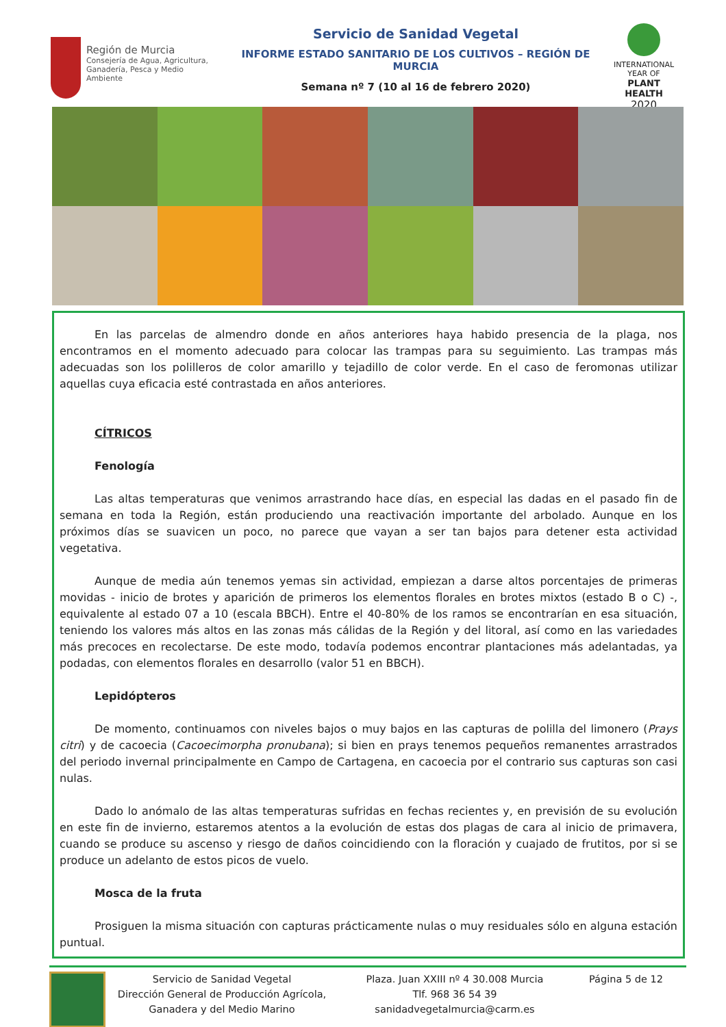Región de Murcia
Consejería de Agua, Agricultura,
Ganadería, Pesca y Medio Ambiente
Servicio de Sanidad Vegetal
INFORME ESTADO SANITARIO DE LOS CULTIVOS – REGIÓN DE MURCIA
Semana nº 7 (10 al 16 de febrero 2020)
INTERNATIONAL YEAR OF
PLANT HEALTH
2020
En las parcelas de almendro donde en años anteriores haya habido presencia de la plaga, nos encontramos en el momento adecuado para colocar las trampas para su seguimiento. Las trampas más adecuadas son los polilleros de color amarillo y tejadillo de color verde. En el caso de feromonas utilizar aquellas cuya eficacia esté contrastada en años anteriores.
CÍTRICOS
Fenología
Las altas temperaturas que venimos arrastrando hace días, en especial las dadas en el pasado fin de semana en toda la Región, están produciendo una reactivación importante del arbolado. Aunque en los próximos días se suavicen un poco, no parece que vayan a ser tan bajos para detener esta actividad vegetativa.
Aunque de media aún tenemos yemas sin actividad, empiezan a darse altos porcentajes de primeras movidas - inicio de brotes y aparición de primeros los elementos florales en brotes mixtos (estado B o C) -, equivalente al estado 07 a 10 (escala BBCH). Entre el 40-80% de los ramos se encontrarían en esa situación, teniendo los valores más altos en las zonas más cálidas de la Región y del litoral, así como en las variedades más precoces en recolectarse. De este modo, todavía podemos encontrar plantaciones más adelantadas, ya podadas, con elementos florales en desarrollo (valor 51 en BBCH).
Lepidópteros
De momento, continuamos con niveles bajos o muy bajos en las capturas de polilla del limonero (Prays citri) y de cacoecia (Cacoecimorpha pronubana); si bien en prays tenemos pequeños remanentes arrastrados del periodo invernal principalmente en Campo de Cartagena, en cacoecia por el contrario sus capturas son casi nulas.
Dado lo anómalo de las altas temperaturas sufridas en fechas recientes y, en previsión de su evolución en este fin de invierno, estaremos atentos a la evolución de estas dos plagas de cara al inicio de primavera, cuando se produce su ascenso y riesgo de daños coincidiendo con la floración y cuajado de frutitos, por si se produce un adelanto de estos picos de vuelo.
Mosca de la fruta
Prosiguen la misma situación con capturas prácticamente nulas o muy residuales sólo en alguna estación puntual.
Servicio de Sanidad Vegetal
Dirección General de Producción Agrícola,
Ganadera y del Medio Marino
Plaza. Juan XXIII nº 4 30.008 Murcia
Tlf. 968 36 54 39
sanidadvegetalmurcia@carm.es
Página 5 de 12